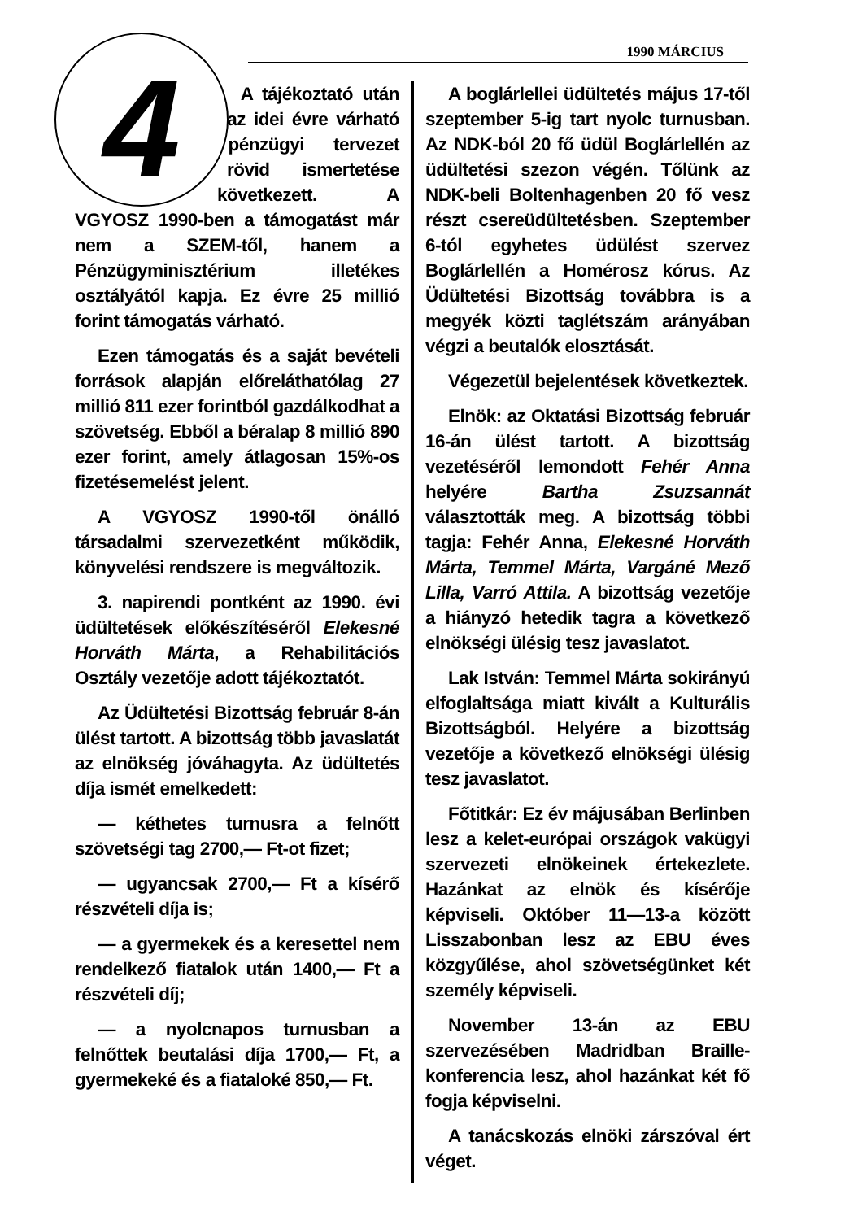1990 MÁRCIUS
4
A tájékoztató után az idei évre várható pénzügyi tervezet rövid ismertetése következett. A VGYOSZ 1990-ben a támogatást már nem a SZEM-től, hanem a Pénzügyminisztérium illetékes osztályától kapja. Ez évre 25 millió forint támogatás várható.
Ezen támogatás és a saját bevételi források alapján előreláthatólag 27 millió 811 ezer forintból gazdálkodhat a szövetség. Ebből a béralap 8 millió 890 ezer forint, amely átlagosan 15%-os fizetésemelést jelent.
A VGYOSZ 1990-től önálló társadalmi szervezetként működik, könyvelési rendszere is megváltozik.
3. napirendi pontként az 1990. évi üdültetések előkészítéséről Elekesné Horváth Márta, a Rehabilitációs Osztály vezetője adott tájékoztatót.
Az Üdültetési Bizottság február 8-án ülést tartott. A bizottság több javaslatát az elnökség jóváhagyta. Az üdültetés díja ismét emelkedett:
— kéthetes turnusra a felnőtt szövetségi tag 2700,— Ft-ot fizet;
— ugyancsak 2700,— Ft a kísérő részvételi díja is;
— a gyermekek és a keresettel nem rendelkező fiatalok után 1400,— Ft a részvételi díj;
— a nyolcnapos turnusban a felnőttek beutalási díja 1700,— Ft, a gyermekeké és a fiataloké 850,— Ft.
A boglárlellei üdültetés május 17-től szeptember 5-ig tart nyolc turnusban. Az NDK-ból 20 fő üdül Boglárlellén az üdültetési szezon végén. Tőlünk az NDK-beli Boltenhagenben 20 fő vesz részt csereüdültetésben. Szeptember 6-tól egyhetes üdülést szervez Boglárlellén a Homérosz kórus. Az Üdültetési Bizottság továbbra is a megyék közti taglétszám arányában végzi a beutalók elosztását.
Végezetül bejelentések következtek.
Elnök: az Oktatási Bizottság február 16-án ülést tartott. A bizottság vezetéséről lemondott Fehér Anna helyére Bartha Zsuzsannát választották meg. A bizottság többi tagja: Fehér Anna, Elekesné Horváth Márta, Temmel Márta, Vargáné Mező Lilla, Varró Attila. A bizottság vezetője a hiányzó hetedik tagra a következő elnökségi ülésig tesz javaslatot.
Lak István: Temmel Márta sokirányú elfoglaltsága miatt kivált a Kulturális Bizottságból. Helyére a bizottság vezetője a következő elnökségi ülésig tesz javaslatot.
Főtitkár: Ez év májusában Berlinben lesz a kelet-európai országok vakügyi szervezeti elnökeinek értekezlete. Hazánkat az elnök és kísérője képviseli. Október 11—13-a között Lisszabonban lesz az EBU éves közgyűlése, ahol szövetségünket két személy képviseli.
November 13-án az EBU szervezésében Madridban Braille-konferencia lesz, ahol hazánkat két fő fogja képviselni.
A tanácskozás elnöki zárszóval ért véget.